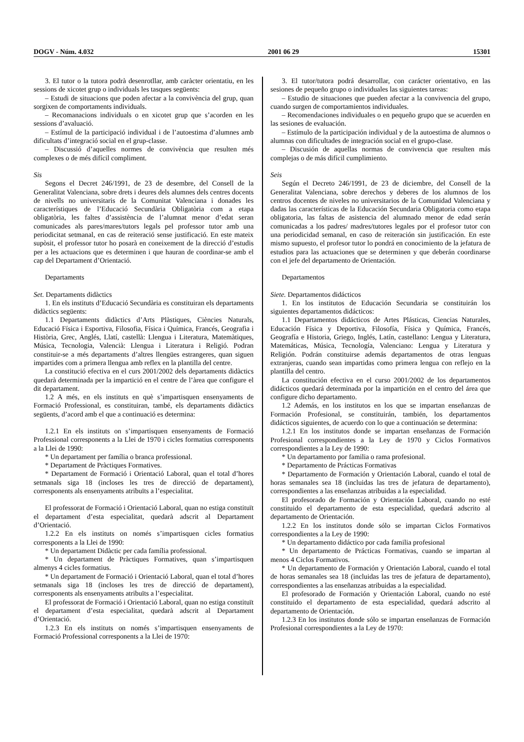DOGV - Núm. 4.032 2001 06 29 15301
3. El tutor o la tutora podrà desenrotllar, amb caràcter orientatiu, en les sessions de xicotet grup o individuals les tasques següents:
– Estudi de situacions que poden afectar a la convivència del grup, quan sorgixen de comportaments individuals.
– Recomanacions individuals o en xicotet grup que s’acorden en les sessions d’avaluació.
– Estímul de la participació individual i de l’autoestima d’alumnes amb dificultats d’integració social en el grup-classe.
– Discussió d’aquelles normes de convivència que resulten més complexes o de més difícil compliment.
Sis
Segons el Decret 246/1991, de 23 de desembre, del Consell de la Generalitat Valenciana, sobre drets i deures dels alumnes dels centres docents de nivells no universitaris de la Comunitat Valenciana i donades les característiques de l’Educació Secundària Obligatòria com a etapa obligatòria, les faltes d’assistència de l’alumnat menor d’edat seran comunicades als pares/mares/tutors legals pel professor tutor amb una periodicitat setmanal, en cas de reiteració sense justificació. En este mateix supòsit, el professor tutor ho posarà en coneixement de la direcció d’estudis per a les actuacions que es determinen i que hauran de coordinar-se amb el cap del Departament d’Orientació.
Departaments
Set. Departaments didàctics
1. En els instituts d’Educació Secundària es constituiran els departaments didàctics següents:
1.1 Departaments didàctics d’Arts Plàstiques, Ciències Naturals, Educació Física i Esportiva, Filosofia, Física i Química, Francés, Geografia i Història, Grec, Anglés, Llatí, castellà: Llengua i Literatura, Matemàtiques, Música, Tecnologia, Valencià: Llengua i Literatura i Religió. Podran constituir-se a més departaments d’altres llengües estrangeres, quan siguen impartides com a primera llengua amb reflex en la plantilla del centre.
La constitució efectiva en el curs 2001/2002 dels departaments didàctics quedarà determinada per la impartició en el centre de l’àrea que configure el dit departament.
1.2 A més, en els instituts en què s’impartisquen ensenyaments de Formació Professional, es constituiran, també, els departaments didàctics següents, d’acord amb el que a continuació es determina:
1.2.1 En els instituts on s’impartisquen ensenyaments de Formació Professional corresponents a la Llei de 1970 i cicles formatius corresponents a la Llei de 1990:
* Un departament per família o branca professional.
* Departament de Pràctiques Formatives.
* Departament de Formació i Orientació Laboral, quan el total d’hores setmanals siga 18 (incloses les tres de direcció de departament), corresponents als ensenyaments atribuïts a l’especialitat.
El professorat de Formació i Orientació Laboral, quan no estiga constituït el departament d’esta especialitat, quedarà adscrit al Departament d’Orientació.
1.2.2 En els instituts on només s’impartisquen cicles formatius corresponents a la Llei de 1990:
* Un departament Didàctic per cada família professional.
* Un departament de Pràctiques Formatives, quan s’impartisquen almenys 4 cicles formatius.
* Un departament de Formació i Orientació Laboral, quan el total d’hores setmanals siga 18 (incloses les tres de direcció de departament), corresponents als ensenyaments atribuïts a l’especialitat.
El professorat de Formació i Orientació Laboral, quan no estiga constituït el departament d’esta especialitat, quedarà adscrit al Departament d’Orientació.
1.2.3 En els instituts on només s’impartisquen ensenyaments de Formació Professional corresponents a la Llei de 1970:
3. El tutor/tutora podrá desarrollar, con carácter orientativo, en las sesiones de pequeño grupo o individuales las siguientes tareas:
– Estudio de situaciones que pueden afectar a la convivencia del grupo, cuando surgen de comportamientos individuales.
– Recomendaciones individuales o en pequeño grupo que se acuerden en las sesiones de evaluación.
– Estímulo de la participación individual y de la autoestima de alumnos o alumnas con dificultades de integración social en el grupo-clase.
– Discusión de aquellas normas de convivencia que resulten más complejas o de más difícil cumplimiento.
Seis
Según el Decreto 246/1991, de 23 de diciembre, del Consell de la Generalitat Valenciana, sobre derechos y deberes de los alumnos de los centros docentes de niveles no universitarios de la Comunidad Valenciana y dadas las características de la Educación Secundaria Obligatoria como etapa obligatoria, las faltas de asistencia del alumnado menor de edad serán comunicadas a los padres/ madres/tutores legales por el profesor tutor con una periodicidad semanal, en caso de reiteración sin justificación. En este mismo supuesto, el profesor tutor lo pondrá en conocimiento de la jefatura de estudios para las actuaciones que se determinen y que deberán coordinarse con el jefe del departamento de Orientación.
Departamentos
Siete. Departamentos didácticos
1. En los institutos de Educación Secundaria se constituirán los siguientes departamentos didácticos:
1.1 Departamentos didácticos de Artes Plásticas, Ciencias Naturales, Educación Física y Deportiva, Filosofía, Física y Química, Francés, Geografía e Historia, Griego, Inglés, Latín, castellano: Lengua y Literatura, Matemáticas, Música, Tecnología, Valenciano: Lengua y Literatura y Religión. Podrán constituirse además departamentos de otras lenguas extranjeras, cuando sean impartidas como primera lengua con reflejo en la plantilla del centro.
La constitución efectiva en el curso 2001/2002 de los departamentos didácticos quedará determinada por la impartición en el centro del área que configure dicho departamento.
1.2 Además, en los institutos en los que se impartan enseñanzas de Formación Profesional, se constituirán, también, los departamentos didácticos siguientes, de acuerdo con lo que a continuación se determina:
1.2.1 En los institutos donde se impartan enseñanzas de Formación Profesional correspondientes a la Ley de 1970 y Ciclos Formativos correspondientes a la Ley de 1990:
* Un departamento por familia o rama profesional.
* Departamento de Prácticas Formativas
* Departamento de Formación y Orientación Laboral, cuando el total de horas semanales sea 18 (incluidas las tres de jefatura de departamento), correspondientes a las enseñanzas atribuidas a la especialidad.
El profesorado de Formación y Orientación Laboral, cuando no esté constituido el departamento de esta especialidad, quedará adscrito al departamento de Orientación.
1.2.2 En los institutos donde sólo se impartan Ciclos Formativos correspondientes a la Ley de 1990:
* Un departamento didáctico por cada familia profesional
* Un departamento de Prácticas Formativas, cuando se impartan al menos 4 Ciclos Formativos.
* Un departamento de Formación y Orientación Laboral, cuando el total de horas semanales sea 18 (incluidas las tres de jefatura de departamento), correspondientes a las enseñanzas atribuidas a la especialidad.
El profesorado de Formación y Orientación Laboral, cuando no esté constituido el departamento de esta especialidad, quedará adscrito al departamento de Orientación.
1.2.3 En los institutos donde sólo se impartan enseñanzas de Formación Profesional correspondientes a la Ley de 1970: